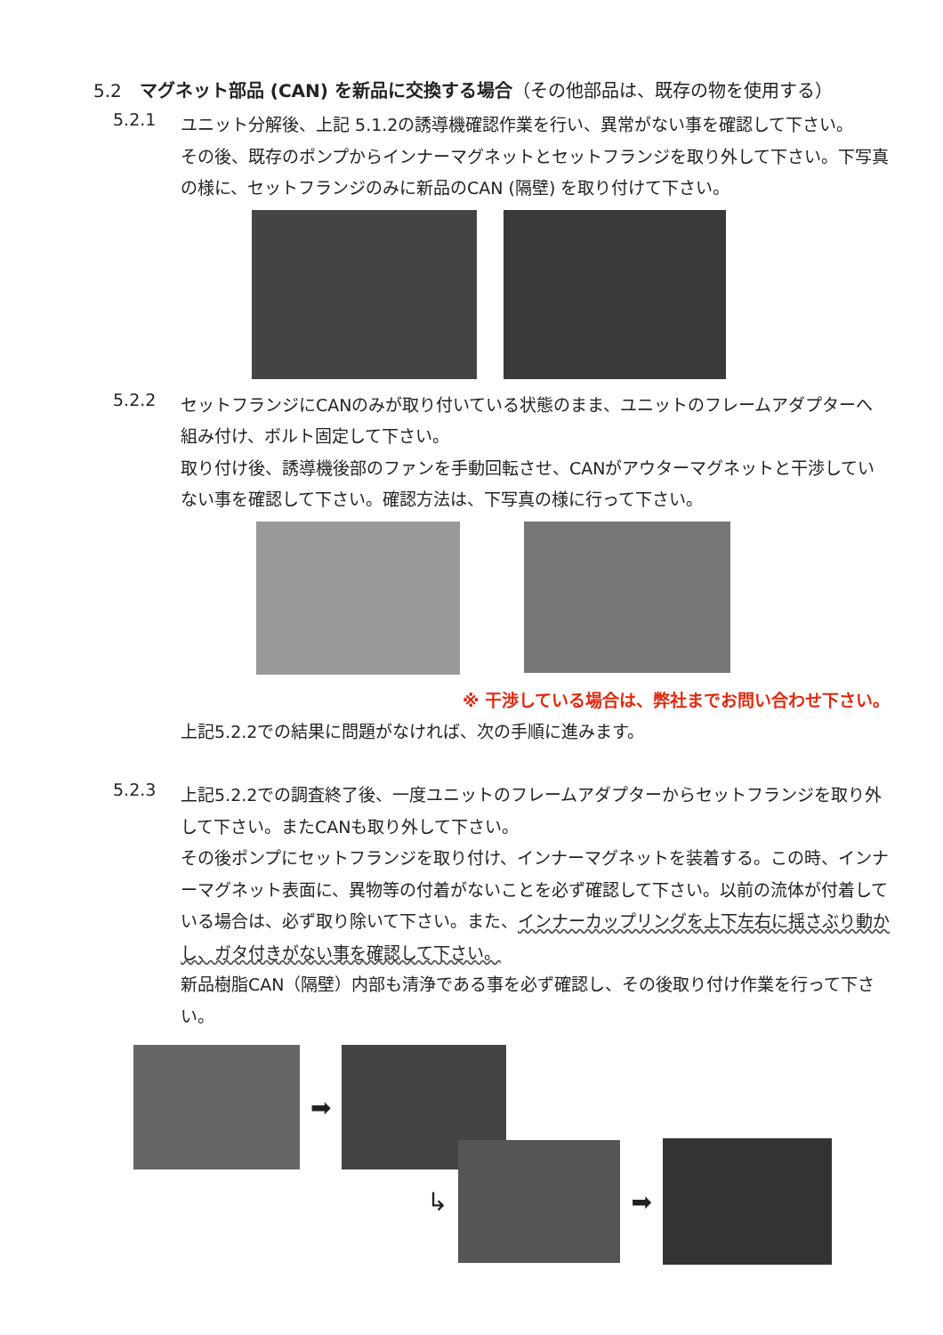5.2　マグネット部品 (CAN) を新品に交換する場合（その他部品は、既存の物を使用する）
5.2.1
ユニット分解後、上記 5.1.2の誘導機確認作業を行い、異常がない事を確認して下さい。
その後、既存のポンプからインナーマグネットとセットフランジを取り外して下さい。下写真の様に、セットフランジのみに新品のCAN (隔壁) を取り付けて下さい。
5.2.2
セットフランジにCANのみが取り付いている状態のまま、ユニットのフレームアダプターへ組み付け、ボルト固定して下さい。
取り付け後、誘導機後部のファンを手動回転させ、CANがアウターマグネットと干渉していない事を確認して下さい。確認方法は、下写真の様に行って下さい。
※ 干渉している場合は、弊社までお問い合わせ下さい。
上記5.2.2での結果に問題がなければ、次の手順に進みます。
5.2.3
上記5.2.2での調査終了後、一度ユニットのフレームアダプターからセットフランジを取り外して下さい。またCANも取り外して下さい。
その後ポンプにセットフランジを取り付け、インナーマグネットを装着する。この時、インナーマグネット表面に、異物等の付着がないことを必ず確認して下さい。以前の流体が付着している場合は、必ず取り除いて下さい。また、インナーカップリングを上下左右に揺さぶり動かし、ガタ付きがない事を確認して下さい。
新品樹脂CAN（隔壁）内部も清浄である事を必ず確認し、その後取り付け作業を行って下さい。
➡
↳ ➡